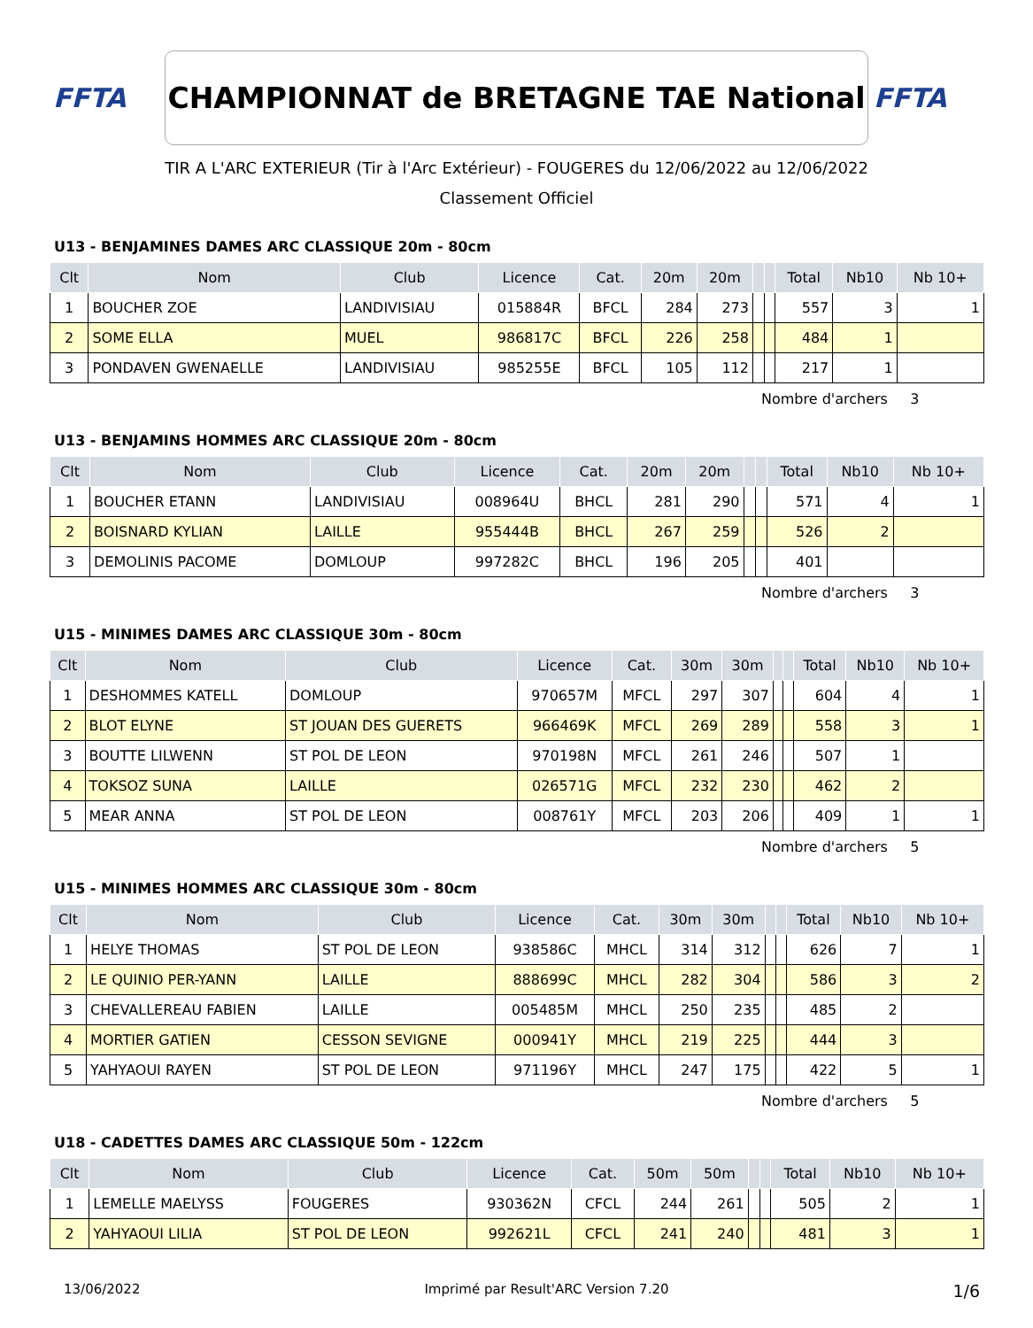FFTA
CHAMPIONNAT de BRETAGNE TAE National
FFTA
TIR A L'ARC EXTERIEUR (Tir à l'Arc Extérieur) - FOUGERES du 12/06/2022 au 12/06/2022
Classement Officiel
U13 - BENJAMINES DAMES ARC CLASSIQUE 20m - 80cm
| Clt | Nom | Club | Licence | Cat. | 20m | 20m | | | Total | Nb10 | Nb 10+ |
| --- | --- | --- | --- | --- | --- | --- | --- | --- | --- | --- | --- |
| 1 | BOUCHER ZOE | LANDIVISIAU | 015884R | BFCL | 284 | 273 | | | 557 | 3 | 1 |
| 2 | SOME ELLA | MUEL | 986817C | BFCL | 226 | 258 | | | 484 | 1 | |
| 3 | PONDAVEN GWENAELLE | LANDIVISIAU | 985255E | BFCL | 105 | 112 | | | 217 | 1 | |
Nombre d'archers 3
U13 - BENJAMINS HOMMES ARC CLASSIQUE 20m - 80cm
| Clt | Nom | Club | Licence | Cat. | 20m | 20m | | | Total | Nb10 | Nb 10+ |
| --- | --- | --- | --- | --- | --- | --- | --- | --- | --- | --- | --- |
| 1 | BOUCHER ETANN | LANDIVISIAU | 008964U | BHCL | 281 | 290 | | | 571 | 4 | 1 |
| 2 | BOISNARD KYLIAN | LAILLE | 955444B | BHCL | 267 | 259 | | | 526 | 2 | |
| 3 | DEMOLINIS PACOME | DOMLOUP | 997282C | BHCL | 196 | 205 | | | 401 | | |
Nombre d'archers 3
U15 - MINIMES DAMES ARC CLASSIQUE 30m - 80cm
| Clt | Nom | Club | Licence | Cat. | 30m | 30m | | | Total | Nb10 | Nb 10+ |
| --- | --- | --- | --- | --- | --- | --- | --- | --- | --- | --- | --- |
| 1 | DESHOMMES KATELL | DOMLOUP | 970657M | MFCL | 297 | 307 | | | 604 | 4 | 1 |
| 2 | BLOT ELYNE | ST JOUAN DES GUERETS | 966469K | MFCL | 269 | 289 | | | 558 | 3 | 1 |
| 3 | BOUTTE LILWENN | ST POL DE LEON | 970198N | MFCL | 261 | 246 | | | 507 | 1 | |
| 4 | TOKSOZ SUNA | LAILLE | 026571G | MFCL | 232 | 230 | | | 462 | 2 | |
| 5 | MEAR ANNA | ST POL DE LEON | 008761Y | MFCL | 203 | 206 | | | 409 | 1 | 1 |
Nombre d'archers 5
U15 - MINIMES HOMMES ARC CLASSIQUE 30m - 80cm
| Clt | Nom | Club | Licence | Cat. | 30m | 30m | | | Total | Nb10 | Nb 10+ |
| --- | --- | --- | --- | --- | --- | --- | --- | --- | --- | --- | --- |
| 1 | HELYE THOMAS | ST POL DE LEON | 938586C | MHCL | 314 | 312 | | | 626 | 7 | 1 |
| 2 | LE QUINIO PER-YANN | LAILLE | 888699C | MHCL | 282 | 304 | | | 586 | 3 | 2 |
| 3 | CHEVALLEREAU FABIEN | LAILLE | 005485M | MHCL | 250 | 235 | | | 485 | 2 | |
| 4 | MORTIER GATIEN | CESSON SEVIGNE | 000941Y | MHCL | 219 | 225 | | | 444 | 3 | |
| 5 | YAHYAOUI RAYEN | ST POL DE LEON | 971196Y | MHCL | 247 | 175 | | | 422 | 5 | 1 |
Nombre d'archers 5
U18 - CADETTES DAMES ARC CLASSIQUE 50m - 122cm
| Clt | Nom | Club | Licence | Cat. | 50m | 50m | | | Total | Nb10 | Nb 10+ |
| --- | --- | --- | --- | --- | --- | --- | --- | --- | --- | --- | --- |
| 1 | LEMELLE MAELYSS | FOUGERES | 930362N | CFCL | 244 | 261 | | | 505 | 2 | 1 |
| 2 | YAHYAOUI LILIA | ST POL DE LEON | 992621L | CFCL | 241 | 240 | | | 481 | 3 | 1 |
13/06/2022 Imprimé par Result'ARC Version 7.20 1/6